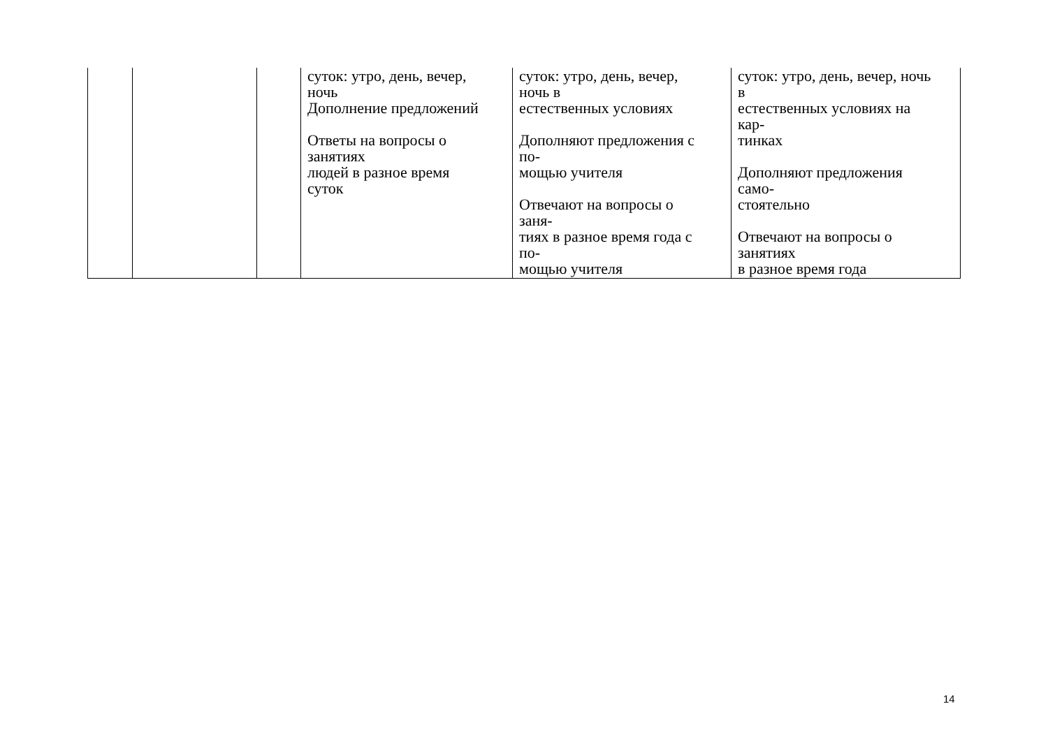| | | | суток: утро, день, вечер, ночь Дополнение предложений Ответы на вопросы о занятиях людей в разное время суток | суток: утро, день, вечер, ночь в естественных условиях Дополняют предложения с по- мощью учителя Отвечают на вопросы о заня- тиях в разное время года с по- мощью учителя | суток: утро, день, вечер, ночь в естественных условиях на кар- тинках Дополняют предложения само- стоятельно Отвечают на вопросы о занятиях в разное время года |
14